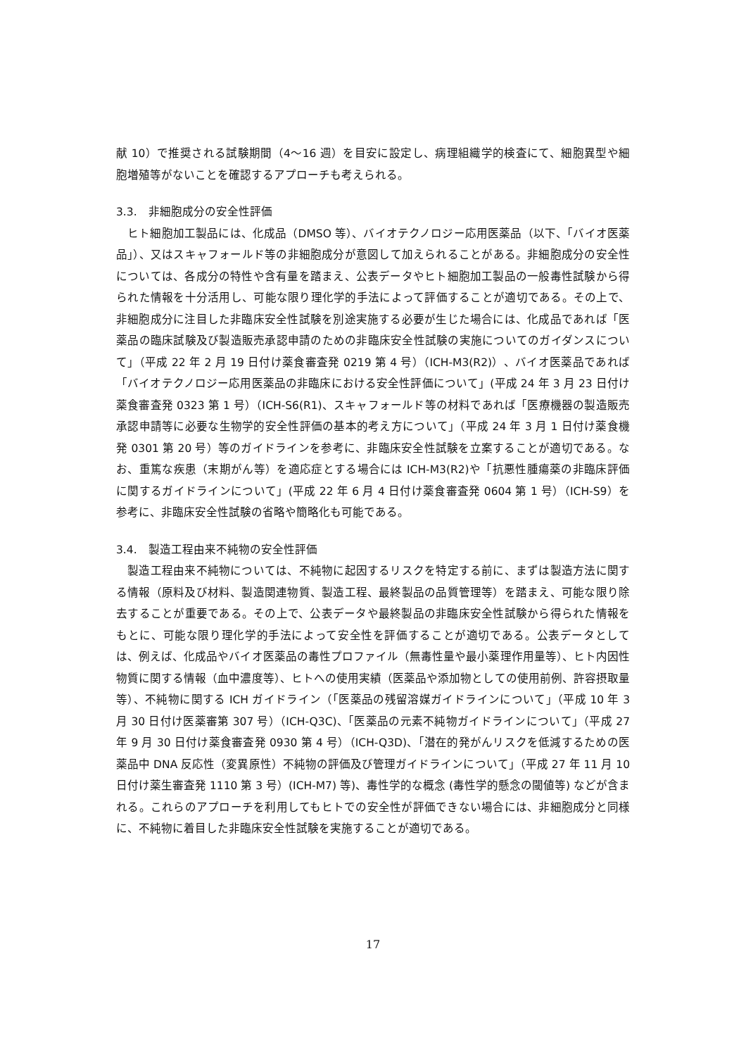献 10）で推奨される試験期間（4〜16 週）を目安に設定し、病理組織学的検査にて、細胞異型や細胞増殖等がないことを確認するアプローチも考えられる。
3.3.　非細胞成分の安全性評価
　ヒト細胞加工製品には、化成品（DMSO 等）、バイオテクノロジー応用医薬品（以下、「バイオ医薬品」）、又はスキャフォールド等の非細胞成分が意図して加えられることがある。非細胞成分の安全性については、各成分の特性や含有量を踏まえ、公表データやヒト細胞加工製品の一般毒性試験から得られた情報を十分活用し、可能な限り理化学的手法によって評価することが適切である。その上で、非細胞成分に注目した非臨床安全性試験を別途実施する必要が生じた場合には、化成品であれば「医薬品の臨床試験及び製造販売承認申請のための非臨床安全性試験の実施についてのガイダンスについて」（平成 22 年 2 月 19 日付け薬食審査発 0219 第 4 号）（ICH-M3(R2)）、バイオ医薬品であれば「バイオテクノロジー応用医薬品の非臨床における安全性評価について」(平成 24 年 3 月 23 日付け薬食審査発 0323 第 1 号）（ICH-S6(R1)、スキャフォールド等の材料であれば「医療機器の製造販売承認申請等に必要な生物学的安全性評価の基本的考え方について」（平成 24 年 3 月 1 日付け薬食機発 0301 第 20 号）等のガイドラインを参考に、非臨床安全性試験を立案することが適切である。なお、重篤な疾患（末期がん等）を適応症とする場合には ICH-M3(R2)や「抗悪性腫瘍薬の非臨床評価に関するガイドラインについて」(平成 22 年 6 月 4 日付け薬食審査発 0604 第 1 号）（ICH-S9）を参考に、非臨床安全性試験の省略や簡略化も可能である。
3.4.　製造工程由来不純物の安全性評価
　製造工程由来不純物については、不純物に起因するリスクを特定する前に、まずは製造方法に関する情報（原料及び材料、製造関連物質、製造工程、最終製品の品質管理等）を踏まえ、可能な限り除去することが重要である。その上で、公表データや最終製品の非臨床安全性試験から得られた情報をもとに、可能な限り理化学的手法によって安全性を評価することが適切である。公表データとしては、例えば、化成品やバイオ医薬品の毒性プロファイル（無毒性量や最小薬理作用量等）、ヒト内因性物質に関する情報（血中濃度等）、ヒトへの使用実績（医薬品や添加物としての使用前例、許容摂取量等）、不純物に関する ICH ガイドライン（「医薬品の残留溶媒ガイドラインについて」（平成 10 年 3 月 30 日付け医薬審第 307 号）（ICH-Q3C)、「医薬品の元素不純物ガイドラインについて」（平成 27 年 9 月 30 日付け薬食審査発 0930 第 4 号）（ICH-Q3D)、「潜在的発がんリスクを低減するための医薬品中 DNA 反応性（変異原性）不純物の評価及び管理ガイドラインについて」（平成 27 年 11 月 10 日付け薬生審査発 1110 第 3 号）(ICH-M7) 等)、毒性学的な概念 (毒性学的懸念の閾値等) などが含まれる。これらのアプローチを利用してもヒトでの安全性が評価できない場合には、非細胞成分と同様に、不純物に着目した非臨床安全性試験を実施することが適切である。
17